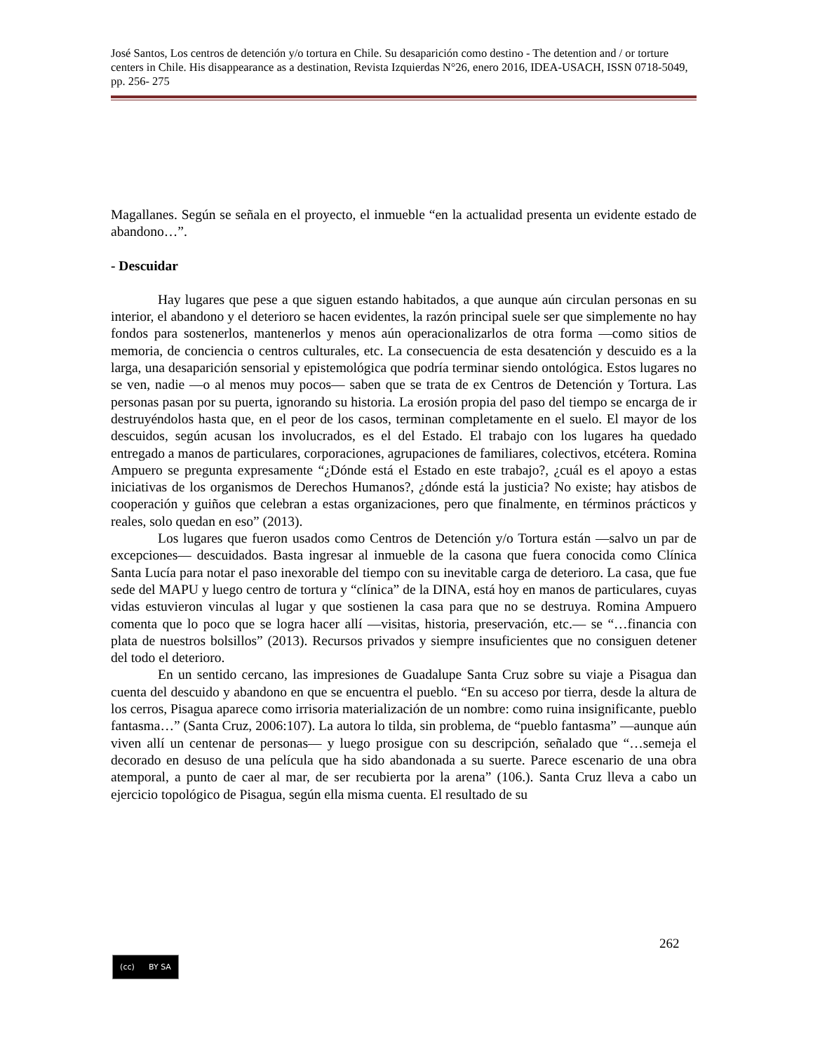José Santos, Los centros de detención y/o tortura en Chile. Su desaparición como destino - The detention and / or torture centers in Chile. His disappearance as a destination, Revista Izquierdas N°26, enero 2016, IDEA-USACH, ISSN 0718-5049, pp. 256- 275
Magallanes. Según se señala en el proyecto, el inmueble “en la actualidad presenta un evidente estado de abandono…”.
- Descuidar
Hay lugares que pese a que siguen estando habitados, a que aunque aún circulan personas en su interior, el abandono y el deterioro se hacen evidentes, la razón principal suele ser que simplemente no hay fondos para sostenerlos, mantenerlos y menos aún operacionalizarlos de otra forma —como sitios de memoria, de conciencia o centros culturales, etc. La consecuencia de esta desatención y descuido es a la larga, una desaparición sensorial y epistemológica que podría terminar siendo ontológica. Estos lugares no se ven, nadie —o al menos muy pocos— saben que se trata de ex Centros de Detención y Tortura. Las personas pasan por su puerta, ignorando su historia. La erosión propia del paso del tiempo se encarga de ir destruyéndolos hasta que, en el peor de los casos, terminan completamente en el suelo. El mayor de los descuidos, según acusan los involucrados, es el del Estado. El trabajo con los lugares ha quedado entregado a manos de particulares, corporaciones, agrupaciones de familiares, colectivos, etcétera. Romina Ampuero se pregunta expresamente “¿Dónde está el Estado en este trabajo?, ¿cuál es el apoyo a estas iniciativas de los organismos de Derechos Humanos?, ¿dónde está la justicia? No existe; hay atisbos de cooperación y guiños que celebran a estas organizaciones, pero que finalmente, en términos prácticos y reales, solo quedan en eso” (2013).
Los lugares que fueron usados como Centros de Detención y/o Tortura están —salvo un par de excepciones— descuidados. Basta ingresar al inmueble de la casona que fuera conocida como Clínica Santa Lucía para notar el paso inexorable del tiempo con su inevitable carga de deterioro. La casa, que fue sede del MAPU y luego centro de tortura y “clínica” de la DINA, está hoy en manos de particulares, cuyas vidas estuvieron vinculas al lugar y que sostienen la casa para que no se destruya. Romina Ampuero comenta que lo poco que se logra hacer allí —visitas, historia, preservación, etc.— se “…financia con plata de nuestros bolsillos” (2013). Recursos privados y siempre insuficientes que no consiguen detener del todo el deterioro.
En un sentido cercano, las impresiones de Guadalupe Santa Cruz sobre su viaje a Pisagua dan cuenta del descuido y abandono en que se encuentra el pueblo. “En su acceso por tierra, desde la altura de los cerros, Pisagua aparece como irrisoria materialización de un nombre: como ruina insignificante, pueblo fantasma…” (Santa Cruz, 2006:107). La autora lo tilda, sin problema, de “pueblo fantasma” —aunque aún viven allí un centenar de personas— y luego prosigue con su descripción, señalado que “…semeja el decorado en desuso de una película que ha sido abandonada a su suerte. Parece escenario de una obra atemporal, a punto de caer al mar, de ser recubierta por la arena” (106.). Santa Cruz lleva a cabo un ejercicio topológico de Pisagua, según ella misma cuenta. El resultado de su
262
(cc) BY SA